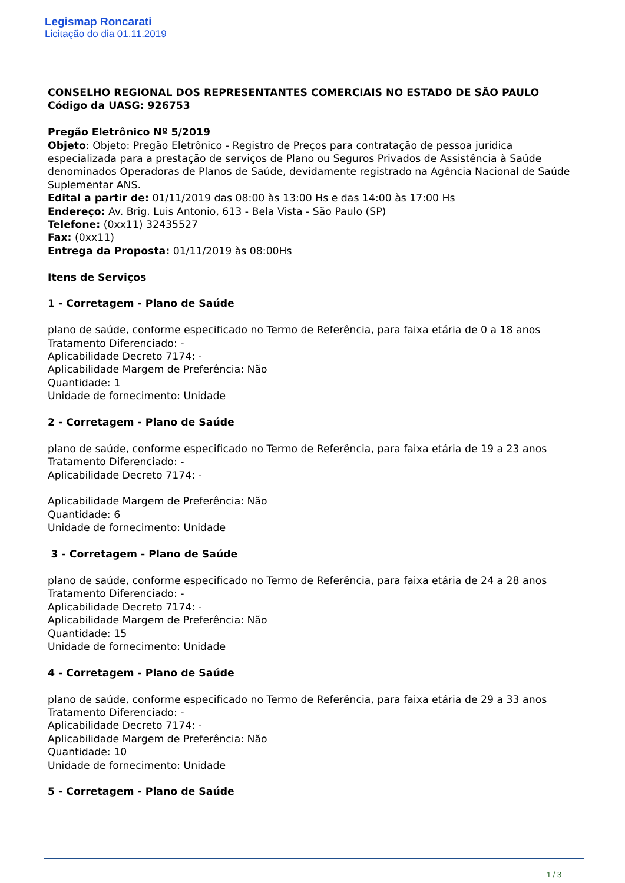Legismap Roncarati
Licitação do dia 01.11.2019
CONSELHO REGIONAL DOS REPRESENTANTES COMERCIAIS NO ESTADO DE SÃO PAULO
Código da UASG: 926753
Pregão Eletrônico Nº 5/2019
Objeto: Objeto: Pregão Eletrônico - Registro de Preços para contratação de pessoa jurídica especializada para a prestação de serviços de Plano ou Seguros Privados de Assistência à Saúde denominados Operadoras de Planos de Saúde, devidamente registrado na Agência Nacional de Saúde Suplementar ANS.
Edital a partir de: 01/11/2019 das 08:00 às 13:00 Hs e das 14:00 às 17:00 Hs
Endereço: Av. Brig. Luis Antonio, 613 - Bela Vista - São Paulo (SP)
Telefone: (0xx11) 32435527
Fax: (0xx11)
Entrega da Proposta: 01/11/2019 às 08:00Hs
Itens de Serviços
1 - Corretagem - Plano de Saúde
plano de saúde, conforme especificado no Termo de Referência, para faixa etária de 0 a 18 anos
Tratamento Diferenciado: -
Aplicabilidade Decreto 7174: -
Aplicabilidade Margem de Preferência: Não
Quantidade: 1
Unidade de fornecimento: Unidade
2 - Corretagem - Plano de Saúde
plano de saúde, conforme especificado no Termo de Referência, para faixa etária de 19 a 23 anos
Tratamento Diferenciado: -
Aplicabilidade Decreto 7174: -
Aplicabilidade Margem de Preferência: Não
Quantidade: 6
Unidade de fornecimento: Unidade
3 - Corretagem - Plano de Saúde
plano de saúde, conforme especificado no Termo de Referência, para faixa etária de 24 a 28 anos
Tratamento Diferenciado: -
Aplicabilidade Decreto 7174: -
Aplicabilidade Margem de Preferência: Não
Quantidade: 15
Unidade de fornecimento: Unidade
4 - Corretagem - Plano de Saúde
plano de saúde, conforme especificado no Termo de Referência, para faixa etária de 29 a 33 anos
Tratamento Diferenciado: -
Aplicabilidade Decreto 7174: -
Aplicabilidade Margem de Preferência: Não
Quantidade: 10
Unidade de fornecimento: Unidade
5 - Corretagem - Plano de Saúde
1 / 3